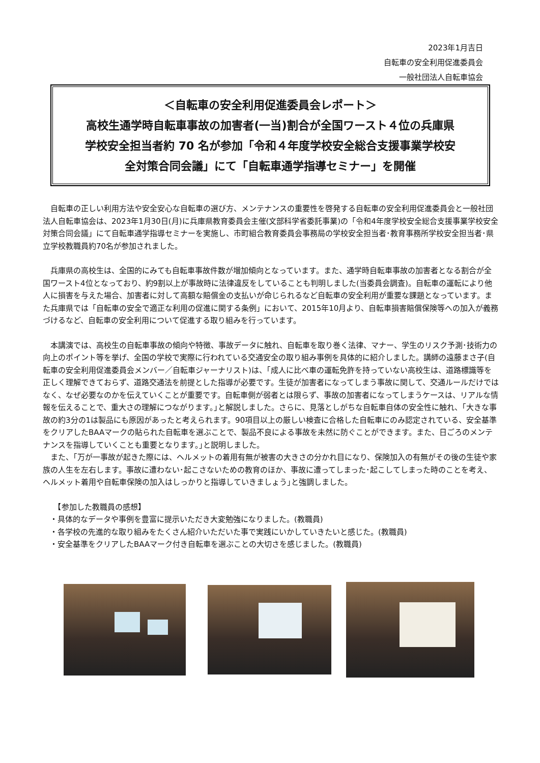2023年1月吉日
自転車の安全利用促進委員会
一般社団法人自転車協会
＜自転車の安全利用促進委員会レポート＞
高校生通学時自転車事故の加害者(一当)割合が全国ワースト４位の兵庫県
学校安全担当者約 70 名が参加「令和４年度学校安全総合支援事業学校安
全対策合同会議」にて「自転車通学指導セミナー」を開催
自転車の正しい利用方法や安全安心な自転車の選び方、メンテナンスの重要性を啓発する自転車の安全利用促進委員会と一般社団法人自転車協会は、2023年1月30日(月)に兵庫県教育委員会主催(文部科学省委託事業)の「令和4年度学校安全総合支援事業学校安全対策合同会議」にて自転車通学指導セミナーを実施し、市町組合教育委員会事務局の学校安全担当者･教育事務所学校安全担当者･県立学校教職員約70名が参加されました。
兵庫県の高校生は、全国的にみても自転車事故件数が増加傾向となっています。また、通学時自転車事故の加害者となる割合が全国ワースト4位となっており、約9割以上が事故時に法律違反をしていることも判明しました(当委員会調査)。自転車の運転により他人に損害を与えた場合、加害者に対して高額な賠償金の支払いが命じられるなど自転車の安全利用が重要な課題となっています。また兵庫県では「自転車の安全で適正な利用の促進に関する条例」において、2015年10月より、自転車損害賠償保険等への加入が義務づけるなど、自転車の安全利用について促進する取り組みを行っています。
本講演では、高校生の自転車事故の傾向や特徴、事故データに触れ、自転車を取り巻く法律、マナー、学生のリスク予測･技術力の向上のポイント等を挙げ、全国の学校で実際に行われている交通安全の取り組み事例を具体的に紹介しました。講師の遠藤まさ子(自転車の安全利用促進委員会メンバー／自転車ジャーナリスト)は、｢成人に比べ車の運転免許を持っていない高校生は、道路標識等を正しく理解できておらず、道路交通法を前提とした指導が必要です。生徒が加害者になってしまう事故に関して、交通ルールだけではなく、なぜ必要なのかを伝えていくことが重要です。自転車側が弱者とは限らず、事故の加害者になってしまうケースは、リアルな情報を伝えることで、重大さの理解につながります。｣と解説しました。さらに、見落としがちな自転車自体の安全性に触れ、｢大きな事故の約3分の1は製品にも原因があったと考えられます。90項目以上の厳しい検査に合格した自転車にのみ認定されている、安全基準をクリアしたBAAマークの貼られた自転車を選ぶことで、製品不良による事故を未然に防ぐことができます。また、日ごろのメンテナンスを指導していくことも重要となります。｣と説明しました。
また、｢万が一事故が起きた際には、ヘルメットの着用有無が被害の大きさの分かれ目になり、保険加入の有無がその後の生徒や家族の人生を左右します。事故に遭わない･起こさないための教育のほか、事故に遭ってしまった･起こしてしまった時のことを考え、ヘルメット着用や自転車保険の加入はしっかりと指導していきましょう｣と強調しました。
　【参加した教職員の感想】
・具体的なデータや事例を豊富に提示いただき大変勉強になりました。(教職員)
・各学校の先進的な取り組みをたくさん紹介いただいた事で実践にいかしていきたいと感じた。(教職員)
・安全基準をクリアしたBAAマーク付き自転車を選ぶことの大切さを感じました。(教職員)